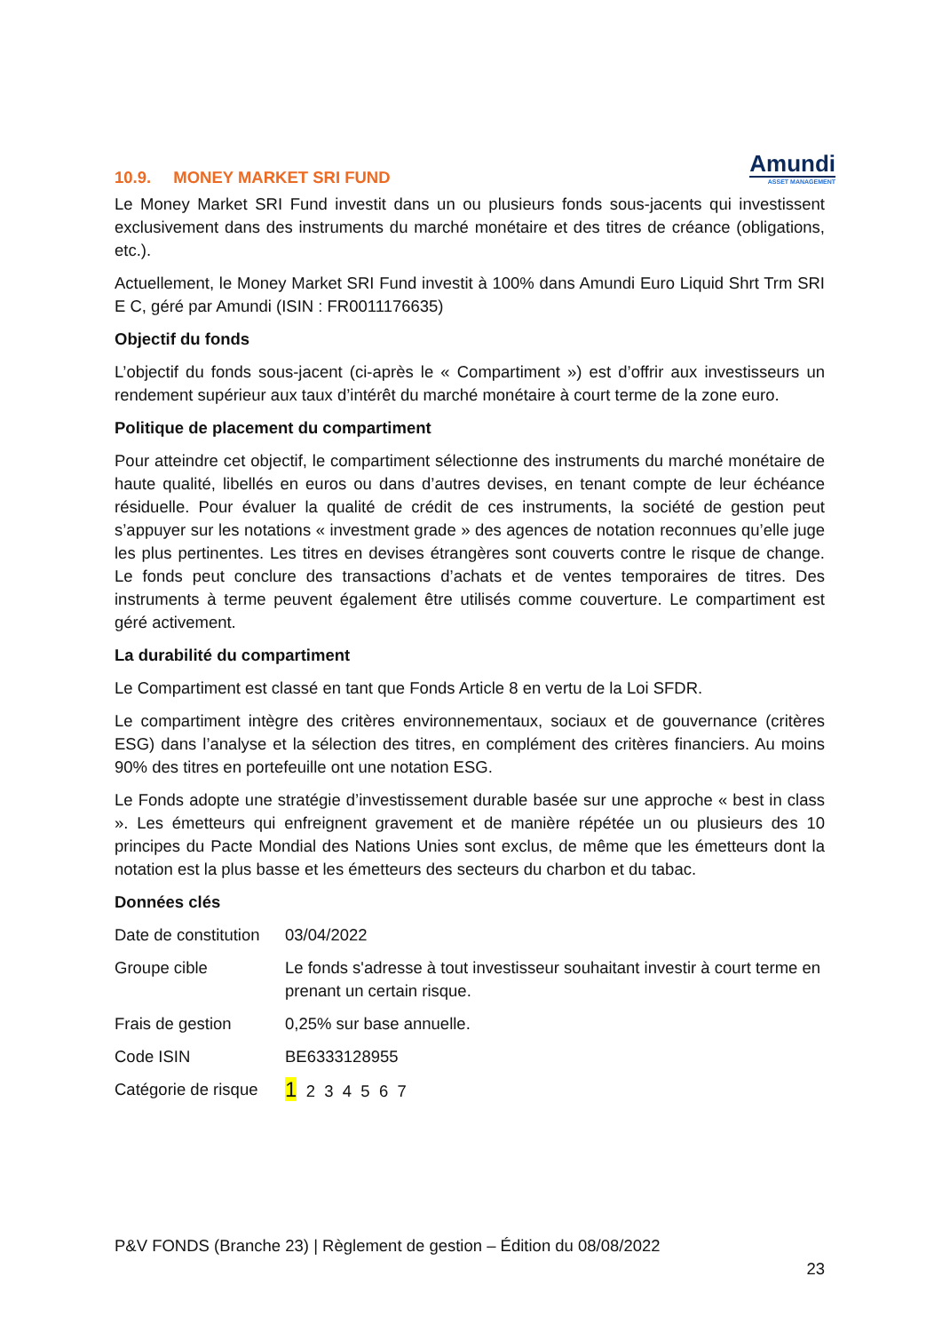Amundi
ASSET MANAGEMENT
10.9. MONEY MARKET SRI FUND
Le Money Market SRI Fund investit dans un ou plusieurs fonds sous-jacents qui investissent exclusivement dans des instruments du marché monétaire et des titres de créance (obligations, etc.).
Actuellement, le Money Market SRI Fund investit à 100% dans Amundi Euro Liquid Shrt Trm SRI E C, géré par Amundi (ISIN : FR0011176635)
Objectif du fonds
L’objectif du fonds sous-jacent (ci-après le « Compartiment ») est d’offrir aux investisseurs un rendement supérieur aux taux d’intérêt du marché monétaire à court terme de la zone euro.
Politique de placement du compartiment
Pour atteindre cet objectif, le compartiment sélectionne des instruments du marché monétaire de haute qualité, libellés en euros ou dans d’autres devises, en tenant compte de leur échéance résiduelle. Pour évaluer la qualité de crédit de ces instruments, la société de gestion peut s’appuyer sur les notations « investment grade » des agences de notation reconnues qu’elle juge les plus pertinentes. Les titres en devises étrangères sont couverts contre le risque de change. Le fonds peut conclure des transactions d’achats et de ventes temporaires de titres. Des instruments à terme peuvent également être utilisés comme couverture. Le compartiment est géré activement.
La durabilité du compartiment
Le Compartiment est classé en tant que Fonds Article 8 en vertu de la Loi SFDR.
Le compartiment intègre des critères environnementaux, sociaux et de gouvernance (critères ESG) dans l’analyse et la sélection des titres, en complément des critères financiers. Au moins 90% des titres en portefeuille ont une notation ESG.
Le Fonds adopte une stratégie d’investissement durable basée sur une approche « best in class ». Les émetteurs qui enfreignent gravement et de manière répétée un ou plusieurs des 10 principes du Pacte Mondial des Nations Unies sont exclus, de même que les émetteurs dont la notation est la plus basse et les émetteurs des secteurs du charbon et du tabac.
Données clés
| Date de constitution | 03/04/2022 |
| Groupe cible | Le fonds s'adresse à tout investisseur souhaitant investir à court terme en prenant un certain risque. |
| Frais de gestion | 0,25% sur base annuelle. |
| Code ISIN | BE6333128955 |
| Catégorie de risque | 1 2 3 4 5 6 7 |
P&V FONDS (Branche 23) | Règlement de gestion – Édition du 08/08/2022
23